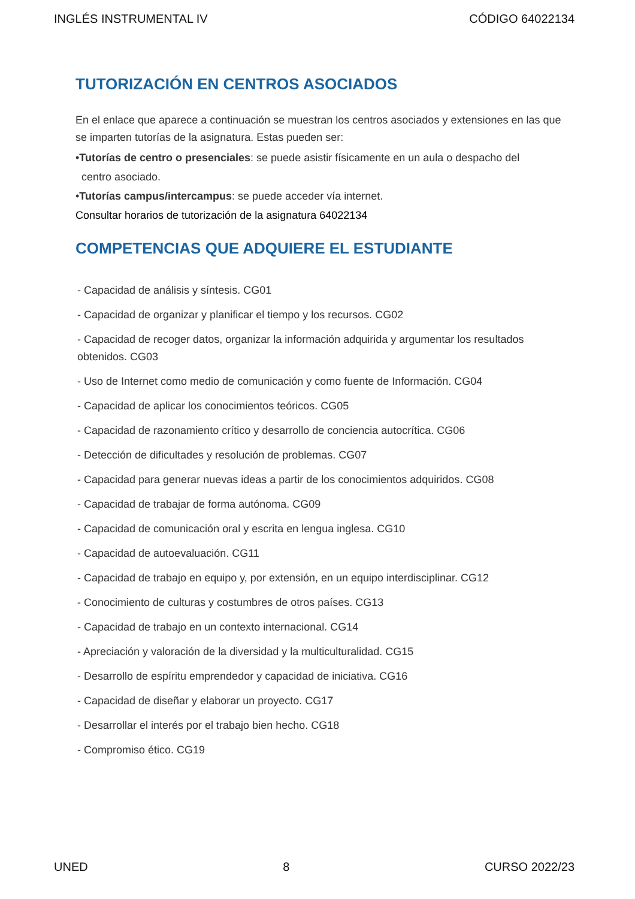INGLÉS INSTRUMENTAL IV CÓDIGO 64022134
TUTORIZACIÓN EN CENTROS ASOCIADOS
En el enlace que aparece a continuación se muestran los centros asociados y extensiones en las que se imparten tutorías de la asignatura. Estas pueden ser:
•Tutorías de centro o presenciales: se puede asistir físicamente en un aula o despacho del
centro asociado.
•Tutorías campus/intercampus: se puede acceder vía internet.
Consultar horarios de tutorización de la asignatura 64022134
COMPETENCIAS QUE ADQUIERE EL ESTUDIANTE
- Capacidad de análisis y síntesis. CG01
- Capacidad de organizar y planificar el tiempo y los recursos. CG02
- Capacidad de recoger datos, organizar la información adquirida y argumentar los resultados obtenidos. CG03
- Uso de Internet como medio de comunicación y como fuente de Información. CG04
- Capacidad de aplicar los conocimientos teóricos. CG05
- Capacidad de razonamiento crítico y desarrollo de conciencia autocrítica. CG06
- Detección de dificultades y resolución de problemas. CG07
- Capacidad para generar nuevas ideas a partir de los conocimientos adquiridos. CG08
- Capacidad de trabajar de forma autónoma. CG09
- Capacidad de comunicación oral y escrita en lengua inglesa. CG10
- Capacidad de autoevaluación. CG11
- Capacidad de trabajo en equipo y, por extensión, en un equipo interdisciplinar. CG12
- Conocimiento de culturas y costumbres de otros países. CG13
- Capacidad de trabajo en un contexto internacional. CG14
- Apreciación y valoración de la diversidad y la multiculturalidad. CG15
- Desarrollo de espíritu emprendedor y capacidad de iniciativa. CG16
- Capacidad de diseñar y elaborar un proyecto. CG17
- Desarrollar el interés por el trabajo bien hecho. CG18
- Compromiso ético. CG19
UNED 8 CURSO 2022/23